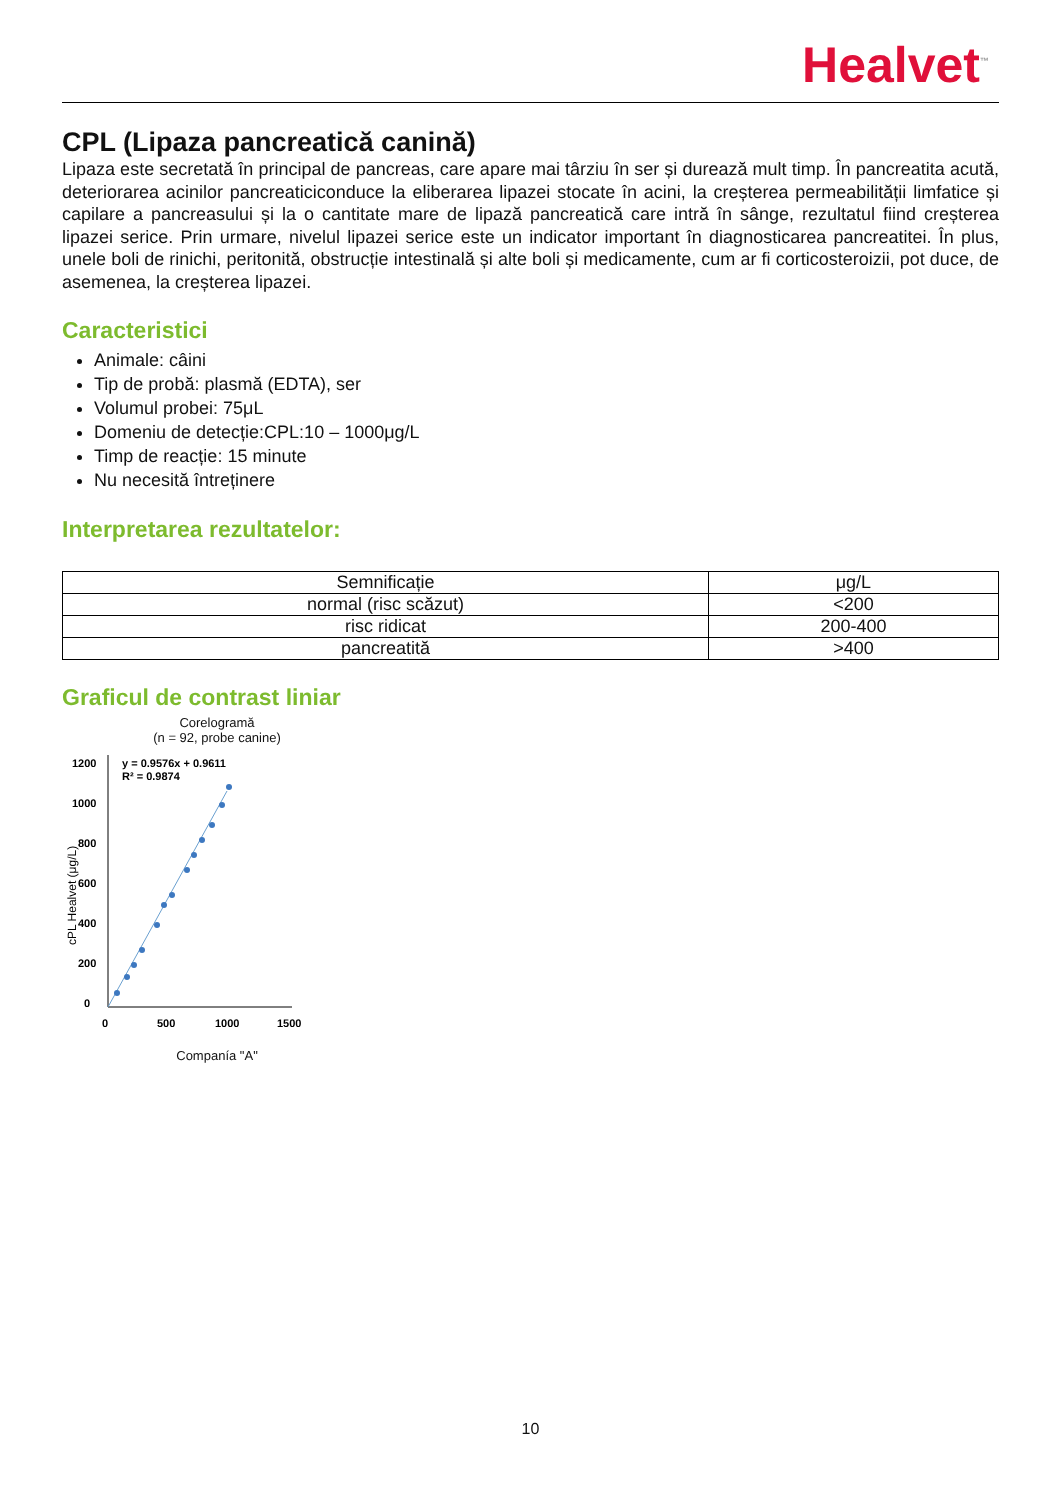Healvet<sup>™</sup>
CPL (Lipaza pancreatică canină)
Lipaza este secretată în principal de pancreas, care apare mai târziu în ser și durează mult timp. În pancreatita acută, deteriorarea acinilor pancreaticiconduce la eliberarea lipazei stocate în acini, la creșterea permeabilității limfatice și capilare a pancreasului și la o cantitate mare de lipază pancreatică care intră în sânge, rezultatul fiind creșterea lipazei serice. Prin urmare, nivelul lipazei serice este un indicator important în diagnosticarea pancreatitei. În plus, unele boli de rinichi, peritonită, obstrucție intestinală și alte boli și medicamente, cum ar fi corticosteroizii, pot duce, de asemenea, la creșterea lipazei.
Caracteristici
Animale: câini
Tip de probă: plasmă (EDTA), ser
Volumul probei: 75μL
Domeniu de detecție:CPL:10 – 1000μg/L
Timp de reacție: 15 minute
Nu necesită întreținere
Interpretarea rezultatelor:
| Semnificație | μg/L |
| --- | --- |
| normal (risc scăzut) | <200 |
| risc ridicat | 200-400 |
| pancreatită | >400 |
Graficul de contrast liniar
Corelogramă
(n = 92, probe canine)
cPL Healvet (μg/L)
1200
1000
800
600
400
200
0
0
500
1000
1500
y = 0.9576x + 0.9611
R² = 0.9874
Companía "A"
10